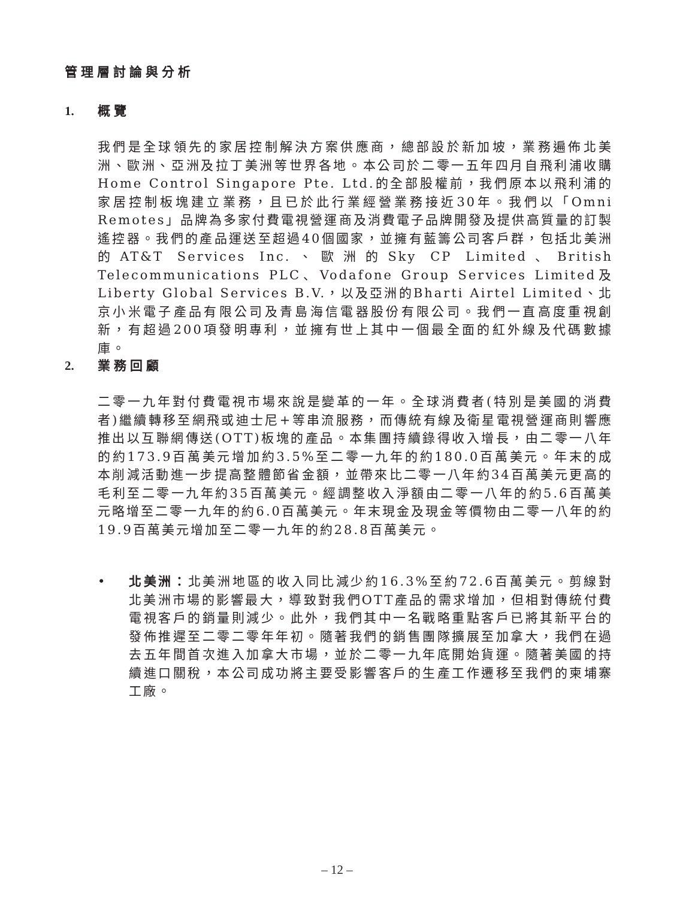管理層討論與分析
1. 概覽
我們是全球領先的家居控制解決方案供應商，總部設於新加坡，業務遍佈北美洲、歐洲、亞洲及拉丁美洲等世界各地。本公司於二零一五年四月自飛利浦收購Home Control Singapore Pte. Ltd.的全部股權前，我們原本以飛利浦的家居控制板塊建立業務，且已於此行業經營業務接近30年。我們以「Omni Remotes」品牌為多家付費電視營運商及消費電子品牌開發及提供高質量的訂製遙控器。我們的產品運送至超過40個國家，並擁有藍籌公司客戶群，包括北美洲的AT&T Services Inc.、歐洲的Sky CP Limited、British Telecommunications PLC、Vodafone Group Services Limited及Liberty Global Services B.V.，以及亞洲的Bharti Airtel Limited、北京小米電子產品有限公司及青島海信電器股份有限公司。我們一直高度重視創新，有超過200項發明專利，並擁有世上其中一個最全面的紅外線及代碼數據庫。
2. 業務回顧
二零一九年對付費電視市場來說是變革的一年。全球消費者(特別是美國的消費者)繼續轉移至網飛或迪士尼+等串流服務，而傳統有線及衛星電視營運商則響應推出以互聯網傳送(OTT)板塊的產品。本集團持續錄得收入增長，由二零一八年的約173.9百萬美元增加約3.5%至二零一九年的約180.0百萬美元。年末的成本削減活動進一步提高整體節省金額，並帶來比二零一八年約34百萬美元更高的毛利至二零一九年約35百萬美元。經調整收入淨額由二零一八年的約5.6百萬美元略增至二零一九年的約6.0百萬美元。年末現金及現金等價物由二零一八年的約19.9百萬美元增加至二零一九年的約28.8百萬美元。
• 北美洲：北美洲地區的收入同比減少約16.3%至約72.6百萬美元。剪線對北美洲市場的影響最大，導致對我們OTT產品的需求增加，但相對傳統付費電視客戶的銷量則減少。此外，我們其中一名戰略重點客戶已將其新平台的發佈推遲至二零二零年年初。隨著我們的銷售團隊擴展至加拿大，我們在過去五年間首次進入加拿大市場，並於二零一九年底開始貨運。隨著美國的持續進口關稅，本公司成功將主要受影響客戶的生產工作遷移至我們的柬埔寨工廠。
– 12 –